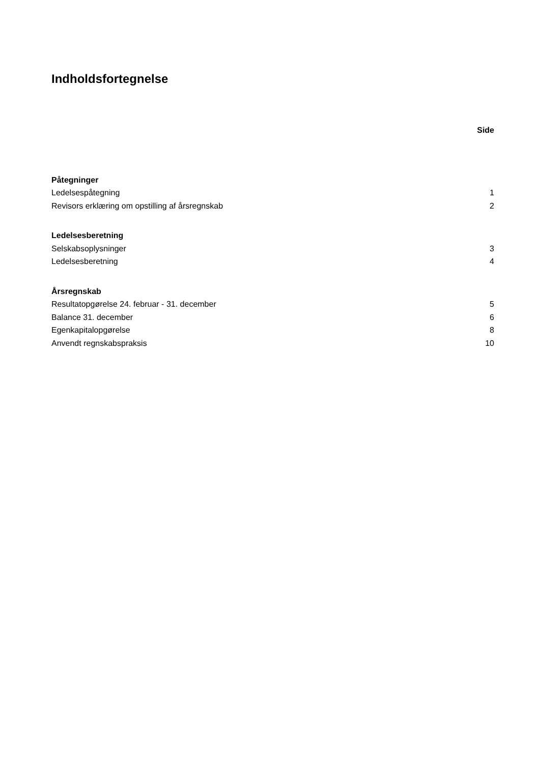Indholdsfortegnelse
Side
| Påtegninger | |
| Ledelsespåtegning | 1 |
| Revisors erklæring om opstilling af årsregnskab | 2 |
| Ledelsesberetning | |
| Selskabsoplysninger | 3 |
| Ledelsesberetning | 4 |
| Årsregnskab | |
| Resultatopgørelse 24. februar - 31. december | 5 |
| Balance 31. december | 6 |
| Egenkapitalopgørelse | 8 |
| Anvendt regnskabspraksis | 10 |